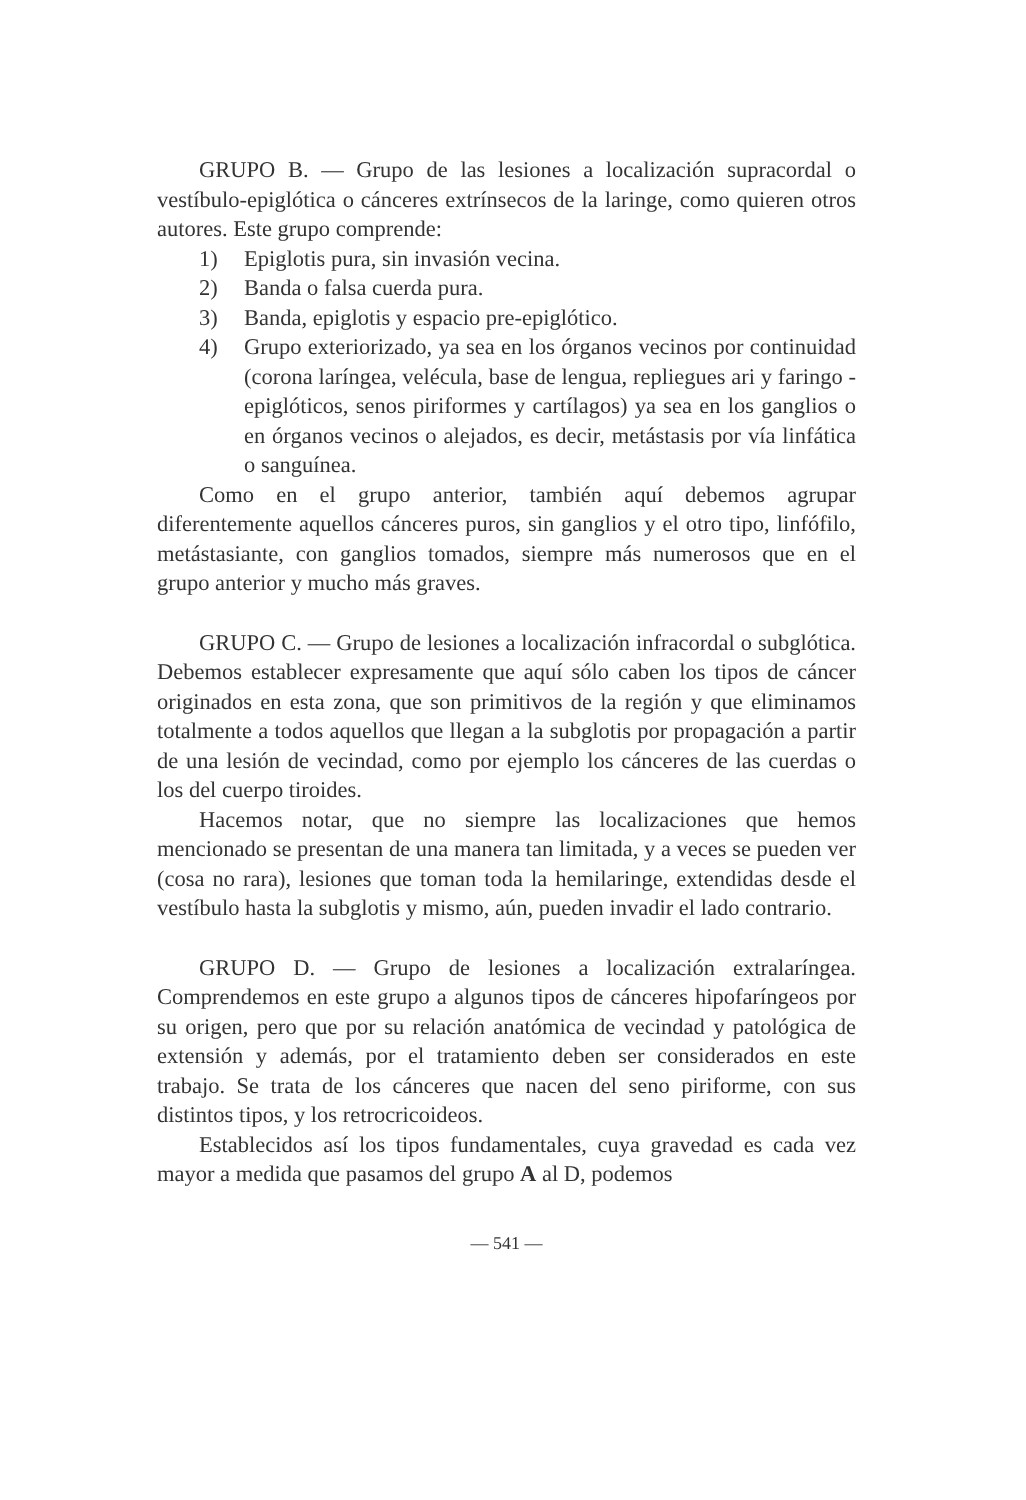GRUPO B. — Grupo de las lesiones a localización supracordal o vestíbulo-epiglótica o cánceres extrínsecos de la laringe, como quieren otros autores. Este grupo comprende:
1) Epiglotis pura, sin invasión vecina.
2) Banda o falsa cuerda pura.
3) Banda, epiglotis y espacio pre-epiglótico.
4) Grupo exteriorizado, ya sea en los órganos vecinos por continuidad (corona laríngea, velécula, base de lengua, repliegues ari y faringo - epiglóticos, senos piriformes y cartílagos) ya sea en los ganglios o en órganos vecinos o alejados, es decir, metástasis por vía linfática o sanguínea.
Como en el grupo anterior, también aquí debemos agrupar diferentemente aquellos cánceres puros, sin ganglios y el otro tipo, linfófilo, metástasiante, con ganglios tomados, siempre más numerosos que en el grupo anterior y mucho más graves.
GRUPO C. — Grupo de lesiones a localización infracordal o subglótica. Debemos establecer expresamente que aquí sólo caben los tipos de cáncer originados en esta zona, que son primitivos de la región y que eliminamos totalmente a todos aquellos que llegan a la subglotis por propagación a partir de una lesión de vecindad, como por ejemplo los cánceres de las cuerdas o los del cuerpo tiroides.
Hacemos notar, que no siempre las localizaciones que hemos mencionado se presentan de una manera tan limitada, y a veces se pueden ver (cosa no rara), lesiones que toman toda la hemilaringe, extendidas desde el vestíbulo hasta la subglotis y mismo, aún, pueden invadir el lado contrario.
GRUPO D. — Grupo de lesiones a localización extralaríngea. Comprendemos en este grupo a algunos tipos de cánceres hipofaríngeos por su origen, pero que por su relación anatómica de vecindad y patológica de extensión y además, por el tratamiento deben ser considerados en este trabajo. Se trata de los cánceres que nacen del seno piriforme, con sus distintos tipos, y los retrocricoideos.
Establecidos así los tipos fundamentales, cuya gravedad es cada vez mayor a medida que pasamos del grupo A al D, podemos
— 541 —